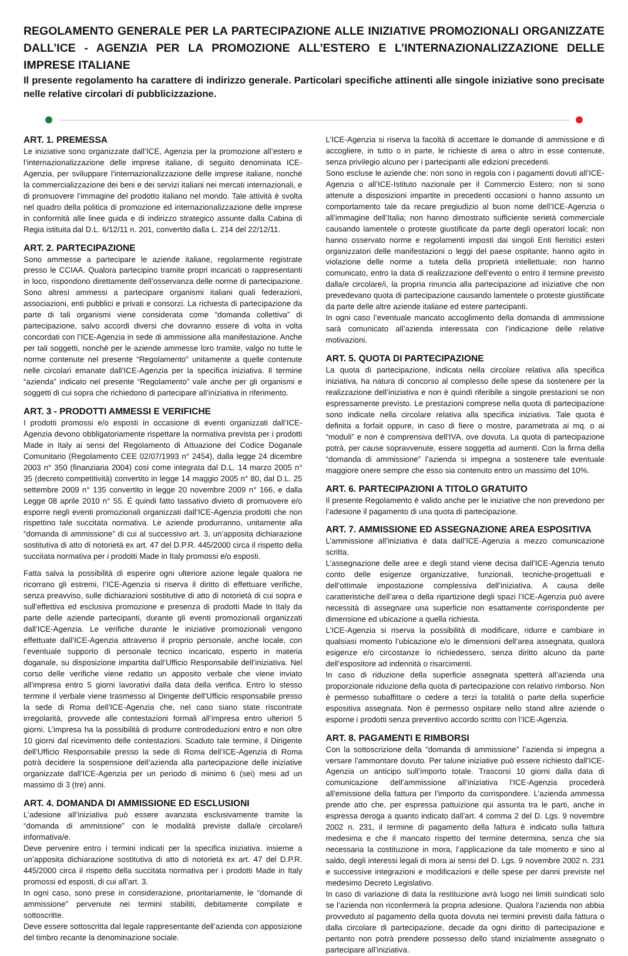REGOLAMENTO GENERALE PER LA PARTECIPAZIONE ALLE INIZIATIVE PROMOZIONALI ORGANIZZATE DALL’ICE - AGENZIA PER LA PROMOZIONE ALL’ESTERO E L’INTERNAZIONALIZZAZIONE DELLE IMPRESE ITALIANE
Il presente regolamento ha carattere di indirizzo generale. Particolari specifiche attinenti alle singole iniziative sono precisate nelle relative circolari di pubblicizzazione.
ART. 1. PREMESSA
Le iniziative sono organizzate dall’ICE, Agenzia per la promozione all’estero e l’internazionalizzazione delle imprese italiane, di seguito denominata ICE-Agenzia, per sviluppare l’internazionalizzazione delle imprese italiane, nonché la commercializzazione dei beni e dei servizi italiani nei mercati internazionali, e di promuovere l’immagine del prodotto italiano nel mondo. Tale attività è svolta nel quadro della politica di promozione ed internazionalizzazione delle imprese in conformità alle linee guida e di indirizzo strategico assunte dalla Cabina di Regia istituita dal D.L. 6/12/11 n. 201, convertito dalla L. 214 del 22/12/11.
ART. 2. PARTECIPAZIONE
Sono ammesse a partecipare le aziende italiane, regolarmente registrate presso le CCIAA. Qualora partecipino tramite propri incaricati o rappresentanti in loco, rispondono direttamente dell’osservanza delle norme di partecipazione. Sono altresì ammessi a partecipare organismi italiani quali federazioni, associazioni, enti pubblici e privati e consorzi. La richiesta di partecipazione da parte di tali organismi viene considerata come “domanda collettiva” di partecipazione, salvo accordi diversi che dovranno essere di volta in volta concordati con l’ICE-Agenzia in sede di ammissione alla manifestazione. Anche per tali soggetti, nonché per le aziende ammesse loro tramite, valgo no tutte le norme contenute nel presente “Regolamento” unitamente a quelle contenute nelle circolari emanate dall’ICE-Agenzia per la specifica iniziativa. Il termine “azienda” indicato nel presente “Regolamento” vale anche per gli organismi e soggetti di cui sopra che richiedono di partecipare all’iniziativa in riferimento.
ART. 3 - PRODOTTI AMMESSI E VERIFICHE
I prodotti promossi e/o esposti in occasione di eventi organizzati dall’ICE-Agenzia devono obbligatoriamente rispettare la normativa prevista per i prodotti Made in Italy ai sensi del Regolamento di Attuazione del Codice Doganale Comunitario (Regolamento CEE 02/07/1993 n° 2454), dalla legge 24 dicembre 2003 n° 350 (finanziaria 2004) così come integrata dal D.L. 14 marzo 2005 n° 35 (decreto competitività) convertito in legge 14 maggio 2005 n° 80, dal D.L. 25 settembre 2009 n° 135 convertito in legge 20 novembre 2009 n° 166, e dalla Legge 08 aprile 2010 n° 55. È quindi fatto tassativo divieto di promuovere e/o esporre negli eventi promozionali organizzati dall’ICE-Agenzia prodotti che non rispettino tale succitata normativa. Le aziende produrranno, unitamente alla “domanda di ammissione” di cui al successivo art. 3, un’apposita dichiarazione sostitutiva di atto di notorietà ex art. 47 del D.P.R. 445/2000 circa il rispetto della succitata normativa per i prodotti Made in Italy promossi e/o esposti.
Fatta salva la possibilità di esperire ogni ulteriore azione legale qualora ne ricorrano gli estremi, l’ICE-Agenzia si riserva il diritto di effettuare verifiche, senza preavviso, sulle dichiarazioni sostitutive di atto di notorietà di cui sopra e sull’effettiva ed esclusiva promozione e presenza di prodotti Made In Italy da parte delle aziende partecipanti, durante gli eventi promozionali organizzati dall’ICE-Agenzia. Le verifiche durante le iniziative promozionali vengono effettuate dall’ICE-Agenzia attraverso il proprio personale, anche locale, con l’eventuale supporto di personale tecnico incaricato, esperto in materia doganale, su disposizione impartita dall’Ufficio Responsabile dell’iniziativa. Nel corso delle verifiche viene redatto un apposito verbale che viene inviato all’impresa entro 5 giorni lavorativi dalla data della verifica. Entro lo stesso termine il verbale viene trasmesso al Dirigente dell’Ufficio responsabile presso la sede di Roma dell’ICE-Agenzia che, nel caso siano state riscontrate irregolarità, provvede alle contestazioni formali all’impresa entro ulteriori 5 giorni. L’impresa ha la possibilità di produrre controdeduzioni entro e non oltre 10 giorni dal ricevimento delle contestazioni. Scaduto tale termine, il Dirigente dell’Ufficio Responsabile presso la sede di Roma dell’ICE-Agenzia di Roma potrà decidere la sospensione dell’azienda alla partecipazione delle iniziative organizzate dall’ICE-Agenzia per un periodo di minimo 6 (sei) mesi ad un massimo di 3 (tre) anni.
ART. 4. DOMANDA DI AMMISSIONE ED ESCLUSIONI
L’adesione all’iniziativa può essere avanzata esclusivamente tramite la “domanda di ammissione” con le modalità previste dalla/e circolare/i informativa/e.
Deve pervenire entro i termini indicati per la specifica iniziativa. insieme a un’apposita dichiarazione sostitutiva di atto di notorietà ex art. 47 del D.P.R. 445/2000 circa il rispetto della succitata normativa per i prodotti Made in Italy promossi ed esposti, di cui all’art. 3.
In ogni caso, sono prese in considerazione, prioritariamente, le “domande di ammissione” pervenute nei termini stabiliti, debitamente compilate e sottoscritte.
Deve essere sottoscritta dal legale rappresentante dell’azienda con apposizione del timbro recante la denominazione sociale.
L’ICE-Agenzia si riserva la facoltà di accettare le domande di ammissione e di accogliere, in tutto o in parte, le richieste di area o altro in esse contenute, senza privilegio alcuno per i partecipanti alle edizioni precedenti.
Sono escluse le aziende che: non sono in regola con i pagamenti dovuti all’ICE-Agenzia o all’ICE-Istituto nazionale per il Commercio Estero; non si sono attenute a disposizioni impartite in precedenti occasioni o hanno assunto un comportamento tale da recare pregiudizio al buon nome dell’ICE-Agenzia o all’immagine dell’Italia; non hanno dimostrato sufficiente serietà commerciale causando lamentele o proteste giustificate da parte degli operatori locali; non hanno osservato norme e regolamenti imposti dai singoli Enti fieristici esteri organizzatori delle manifestazioni o leggi del paese ospitante; hanno agito in violazione delle norme a tutela della proprietà intellettuale; non hanno comunicato, entro la data di realizzazione dell’evento o entro il termine previsto dalla/e circolare/i, la propria rinuncia alla partecipazione ad iniziative che non prevedevano quota di partecipazione causando lamentele o proteste giustificate da parte delle altre aziende italiane ed estere partecipanti.
In ogni caso l’eventuale mancato accoglimento della domanda di ammissione sarà comunicato all’azienda interessata con l’indicazione delle relative motivazioni.
ART. 5. QUOTA DI PARTECIPAZIONE
La quota di partecipazione, indicata nella circolare relativa alla specifica iniziativa, ha natura di concorso al complesso delle spese da sostenere per la realizzazione dell’iniziativa e non è quindi riferibile a singole prestazioni se non espressamente previsto. Le prestazioni comprese nella quota di partecipazione sono indicate nella circolare relativa alla specifica iniziativa. Tale quota è definita a forfait oppure, in caso di fiere o mostre, parametrata ai mq. o ai “moduli” e non è comprensiva dell’IVA, ove dovuta. La quota di partecipazione potrà, per cause sopravvenute, essere soggetta ad aumenti. Con la firma della “domanda di ammissione” l’azienda si impegna a sostenere tale eventuale maggiore onere sempre che esso sia contenuto entro un massimo del 10%.
ART. 6. PARTECIPAZIONI A TITOLO GRATUITO
Il presente Regolamento è valido anche per le iniziative che non prevedono per l’adesione il pagamento di una quota di partecipazione.
ART. 7. AMMISSIONE ED ASSEGNAZIONE AREA ESPOSITIVA
L’ammissione all’iniziativa è data dall’ICE-Agenzia a mezzo comunicazione scritta.
L’assegnazione delle aree e degli stand viene decisa dall’ICE-Agenzia tenuto conto delle esigenze organizzative, funzionali, tecniche-progettuali e dell’ottimale impostazione complessiva dell’iniziativa. A causa delle caratteristiche dell’area o della ripartizione degli spazi l’ICE-Agenzia può avere necessità di assegnare una superficie non esattamente corrispondente per dimensione ed ubicazione a quella richiesta.
L’ICE-Agenzia si riserva la possibilità di modificare, ridurre e cambiare in qualsiasi momento l’ubicazione e/o le dimensioni dell’area assegnata, qualora esigenze e/o circostanze lo richiedessero, senza diritto alcuno da parte dell’espositore ad indennità o risarcimenti.
In caso di riduzione della superficie assegnata spetterà all’azienda una proporzionale riduzione della quota di partecipazione con relativo rimborso. Non è permesso subaffittare o cedere a terzi la totalità o parte della superficie espositiva assegnata. Non è permesso ospitare nello stand altre aziende o esporne i prodotti senza preventivo accordo scritto con l’ICE-Agenzia.
ART. 8. PAGAMENTI E RIMBORSI
Con la sottoscrizione della “domanda di ammissione” l’azienda si impegna a versare l’ammontare dovuto. Per talune iniziative può essere richiesto dall’ICE-Agenzia un anticipo sull’importo totale. Trascorsi 10 giorni dalla data di comunicazione dell’ammissione all’iniziativa l’ICE-Agenzia procederà all’emissione della fattura per l’importo da corrispondere. L’azienda ammessa prende atto che, per espressa pattuizione qui assunta tra le parti, anche in espressa deroga a quanto indicato dall’art. 4 comma 2 del D. Lgs. 9 novembre 2002 n. 231, il termine di pagamento della fattura è indicato sulla fattura medesima e che il mancato rispetto del termine determina, senza che sia necessaria la costituzione in mora, l’applicazione da tale momento e sino al saldo, degli interessi legali di mora ai sensi del D. Lgs. 9 novembre 2002 n. 231 e successive integrazioni e modificazioni e delle spese per danni previste nel medesimo Decreto Legislativo.
In caso di variazione di data la restituzione avrà luogo nei limiti suindicati solo se l’azienda non riconfermerà la propria adesione. Qualora l’azienda non abbia provveduto al pagamento della quota dovuta nei termini previsti dalla fattura o dalla circolare di partecipazione, decade da ogni diritto di partecipazione e pertanto non potrà prendere possesso dello stand inizialmente assegnato o partecipare all’iniziativa.